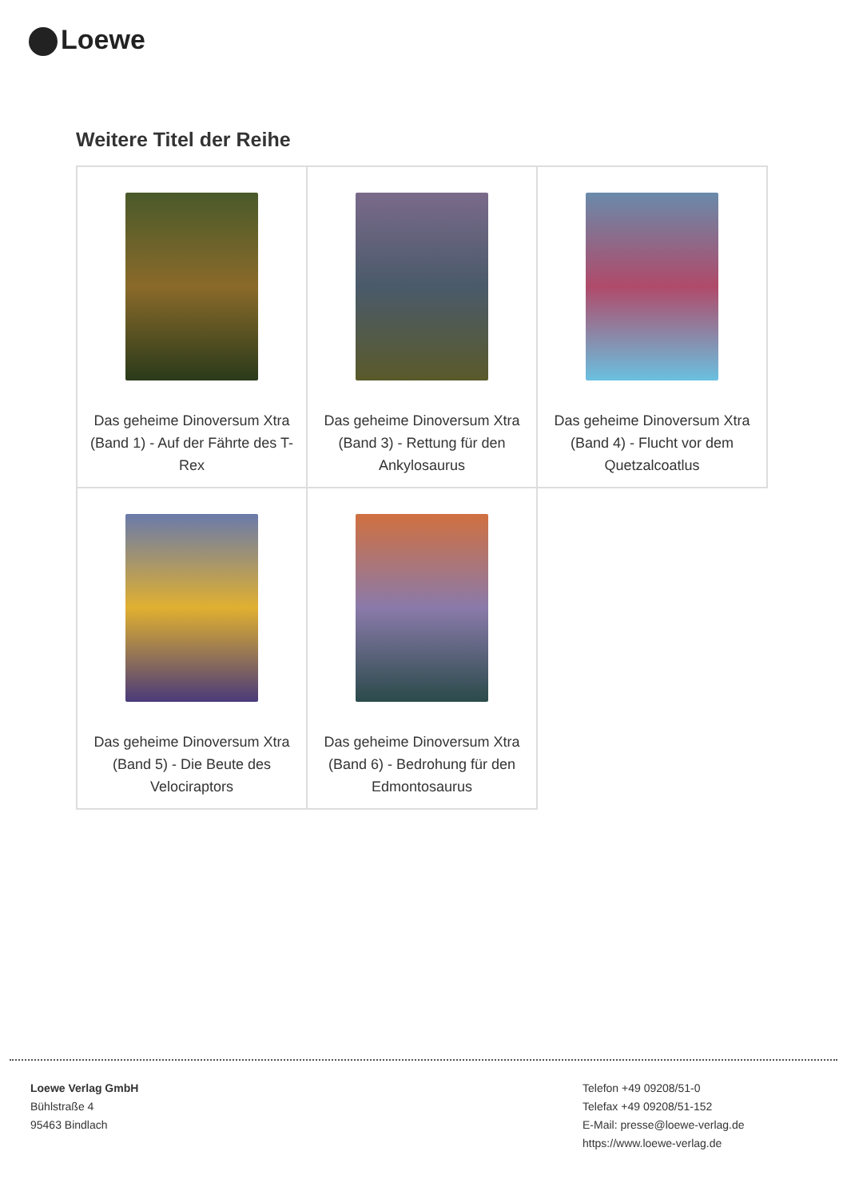Loewe
Weitere Titel der Reihe
| Das geheime Dinoversum Xtra (Band 1) - Auf der Fährte des T-Rex | Das geheime Dinoversum Xtra (Band 3) - Rettung für den Ankylosaurus | Das geheime Dinoversum Xtra (Band 4) - Flucht vor dem Quetzalcoatlus |
| Das geheime Dinoversum Xtra (Band 5) - Die Beute des Velociraptors | Das geheime Dinoversum Xtra (Band 6) - Bedrohung für den Edmontosaurus | |
Loewe Verlag GmbH
Bühlstraße 4
95463 Bindlach
Telefon +49 09208/51-0
Telefax +49 09208/51-152
E-Mail: presse@loewe-verlag.de
https://www.loewe-verlag.de